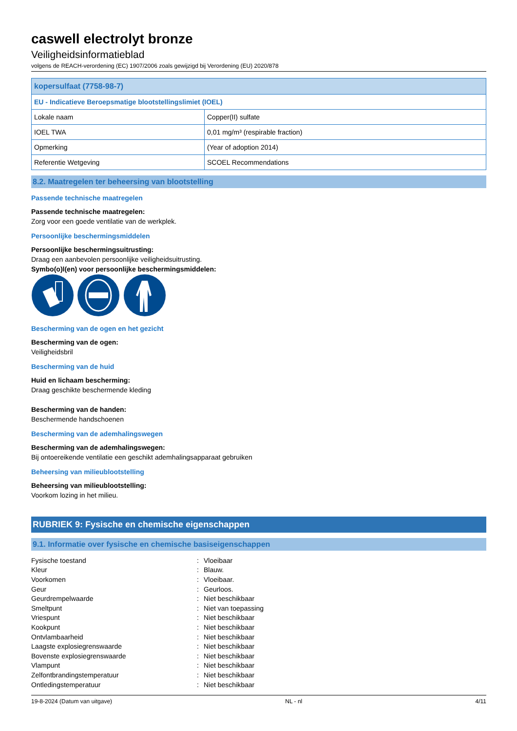caswell electrolyt bronze
Veiligheidsinformatieblad
volgens de REACH-verordening (EC) 1907/2006 zoals gewijzigd bij Verordening (EU) 2020/878
| kopersulfaat (7758-98-7) | |
| EU - Indicatieve Beroepsmatige blootstellingslimiet (IOEL) | |
| Lokale naam | Copper(II) sulfate |
| IOEL TWA | 0,01 mg/m³ (respirable fraction) |
| Opmerking | (Year of adoption 2014) |
| Referentie Wetgeving | SCOEL Recommendations |
8.2. Maatregelen ter beheersing van blootstelling
Passende technische maatregelen
Passende technische maatregelen:
Zorg voor een goede ventilatie van de werkplek.
Persoonlijke beschermingsmiddelen
Persoonlijke beschermingsuitrusting:
Draag een aanbevolen persoonlijke veiligheidsuitrusting.
Symbo(o)l(en) voor persoonlijke beschermingsmiddelen:
Bescherming van de ogen en het gezicht
Bescherming van de ogen:
Veiligheidsbril
Bescherming van de huid
Huid en lichaam bescherming:
Draag geschikte beschermende kleding
Bescherming van de handen:
Beschermende handschoenen
Bescherming van de ademhalingswegen
Bescherming van de ademhalingswegen:
Bij ontoereikende ventilatie een geschikt ademhalingsapparaat gebruiken
Beheersing van milieublootstelling
Beheersing van milieublootstelling:
Voorkom lozing in het milieu.
RUBRIEK 9: Fysische en chemische eigenschappen
9.1. Informatie over fysische en chemische basiseigenschappen
| Fysische toestand | : | Vloeibaar |
| Kleur | : | Blauw. |
| Voorkomen | : | Vloeibaar. |
| Geur | : | Geurloos. |
| Geurdrempelwaarde | : | Niet beschikbaar |
| Smeltpunt | : | Niet van toepassing |
| Vriespunt | : | Niet beschikbaar |
| Kookpunt | : | Niet beschikbaar |
| Ontvlambaarheid | : | Niet beschikbaar |
| Laagste explosiegrenswaarde | : | Niet beschikbaar |
| Bovenste explosiegrenswaarde | : | Niet beschikbaar |
| Vlampunt | : | Niet beschikbaar |
| Zelfontbrandingstemperatuur | : | Niet beschikbaar |
| Ontledingstemperatuur | : | Niet beschikbaar |
19-8-2024 (Datum van uitgave) NL - nl 4/11